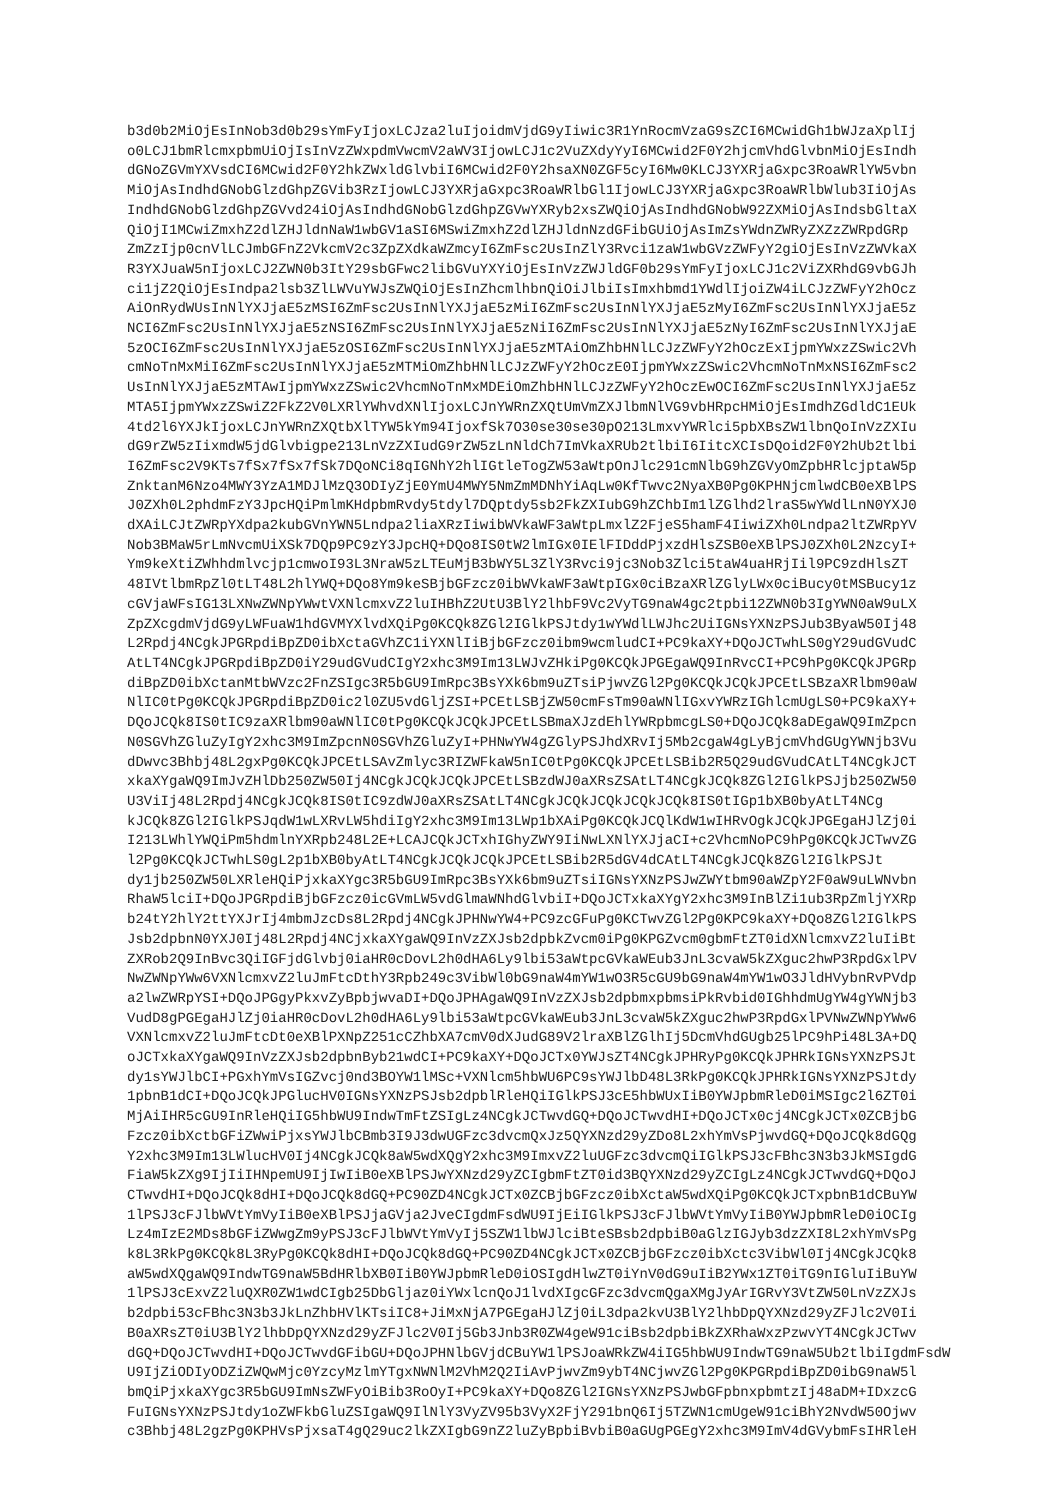b3d0b2MiOjEsInNob3d0b29sYmFyIjoxLCJza2luIjoidmVjdG9yIiwic3R1YnRocmVzaG9sZCI6MCwidGh1bWJzaXplIj
o0LCJ1bmRlcmxpbmUiOjIsInVzZWxpdmVwcmV2aWV3IjowLCJ1c2VuZXdyYyI6MCwid2F0Y2hjcmVhdGlvbnMiOjEsIndh
dGNoZGVmYXVsdCI6MCwid2F0Y2hkZWxldGlvbiI6MCwid2F0Y2hsaXN0ZGF5cyI6Mw0KLCJ3YXRjaGxpc3RoaWRlYW5vbn
MiOjAsIndhdGNobGlzdGhpZGVib3RzIjowLCJ3YXRjaGxpc3RoaWRlbGl1IjowLCJ3YXRjaGxpc3RoaWRlbWlub3IiOjAs
IndhdGNobGlzdGhpZGVvd24iOjAsIndhdGNobGlzdGhpZGVwYXRyb2xsZWQiOjAsIndhdGNobW92ZXMiOjAsIndsbGltaX
QiOjI1MCwiZmxhZ2dlZHJldnNaW1wbGV1aSI6MSwiZmxhZ2dlZHJldnNzdGFibGUiOjAsImZsYWdnZWRyZXZzZWRpdGRp
ZmZzIjp0cnVlLCJmbGFnZ2VkcmV2c3ZpZXdkaWZmcyI6ZmFsc2UsInZlY3Rvci1zaW1wbGVzZWFyY2giOjEsInVzZWVkaX
R3YXJuaW5nIjoxLCJ2ZWN0b3ItY29sbGFwc2libGVuYXYiOjEsInVzZWJldGF0b29sYmFyIjoxLCJ1c2ViZXRhdG9vbGJh
ci1jZ2QiOjEsIndpa2lsb3ZlLWVuYWJsZWQiOjEsInZhcmlhbnQiOiJlbiIsImxhbmd1YWdlIjoiZW4iLCJzZWFyY2hOcz
AiOnRydWUsInNlYXJjaE5zMSI6ZmFsc2UsInNlYXJjaE5zMiI6ZmFsc2UsInNlYXJjaE5zMyI6ZmFsc2UsInNlYXJjaE5z
NCI6ZmFsc2UsInNlYXJjaE5zNSI6ZmFsc2UsInNlYXJjaE5zNiI6ZmFsc2UsInNlYXJjaE5zNyI6ZmFsc2UsInNlYXJjaE
5zOCI6ZmFsc2UsInNlYXJjaE5zOSI6ZmFsc2UsInNlYXJjaE5zMTAiOmZhbHNlLCJzZWFyY2hOczExIjpmYWxzZSwic2Vh
cmNoTnMxMiI6ZmFsc2UsInNlYXJjaE5zMTMiOmZhbHNlLCJzZWFyY2hOczE0IjpmYWxzZSwic2VhcmNoTnMxNSI6ZmFsc2
UsInNlYXJjaE5zMTAwIjpmYWxzZSwic2VhcmNoTnMxMDEiOmZhbHNlLCJzZWFyY2hOczEwOCI6ZmFsc2UsInNlYXJjaE5z
MTA5IjpmYWxzZSwiZ2FkZ2V0LXRlYWhvdXNlIjoxLCJnYWRnZXQtUmVmZXJlbmNlVG9vbHRpcHMiOjEsImdhZGdldC1EUk
4td2l6YXJkIjoxLCJnYWRnZXQtbXlTYW5kYm94IjoxfSk7O30se30se30pO213LmxvYWRlci5pbXBsZW1lbnQoInVzZXIu
dG9rZW5zIixmdW5jdGlvbigpe213LnVzZXIudG9rZW5zLnNldCh7ImVkaXRUb2tlbiI6IitcXCIsDQoid2F0Y2hUb2tlbi
I6ZmFsc2V9KTs7fSx7fSx7fSk7DQoNCi8qIGNhY2hlIGtleTogZW53aWtpOnJlc291cmNlbG9hZGVyOmZpbHRlcjptaW5p
ZnktanM6Nzo4MWY3YzA1MDJlMzQ3ODIyZjE0YmU4MWY5NmZmMDNhYiAqLw0KfTwvc2NyaXB0Pg0KPHNjcmlwdCB0eXBlPS
J0ZXh0L2phdmFzY3JpcHQiPmlmKHdpbmRvdy5tdyl7DQptdy5sb2FkZXIubG9hZChbIm1lZGlhd2lraS5wYWdlLnN0YXJ0
dXAiLCJtZWRpYXdpa2kubGVnYWN5Lndpa2liaXRzIiwibWVkaWF3aWtpLmxlZ2FjeS5hamF4IiwiZXh0Lndpa2ltZWRpYV
Nob3BMaW5rLmNvcmUiXSk7DQp9PC9zY3JpcHQ+DQo8IS0tW2lmIGx0IElFIDddPjxzdHlsZSB0eXBlPSJ0ZXh0L2NzcyI+
Ym9keXtiZWhhdmlvcjp1cmwoI93L3NraW5zLTEuMjB3bWY5L3ZlY3Rvci9jc3Nob3Zlci5taW4uaHRjIil9PC9zdHlsZT
48IVtlbmRpZl0tLT48L2hlYWQ+DQo8Ym9keSBjbGFzcz0ibWVkaWF3aWtpIGx0ciBzaXRlZGlyLWx0ciBucy0tMSBucy1z
cGVjaWFsIG13LXNwZWNpYWwtVXNlcmxvZ2luIHBhZ2UtU3BlY2lhbF9Vc2VyTG9naW4gc2tpbi12ZWN0b3IgYWN0aW9uLX
ZpZXcgdmVjdG9yLWFuaW1hdGVMYXlvdXQiPg0KCQk8ZGl2IGlkPSJtdy1wYWdlLWJhc2UiIGNsYXNzPSJub3ByaW50Ij48
L2Rpdj4NCgkJPGRpdiBpZD0ibXctaGVhZC1iYXNlIiBjbGFzcz0ibm9wcmludCI+PC9kaXY+DQoJCTwhLS0gY29udGVudC
AtLT4NCgkJPGRpdiBpZD0iY29udGVudCIgY2xhc3M9Im13LWJvZHkiPg0KCQkJPGEgaWQ9InRvcCI+PC9hPg0KCQkJPGRp
diBpZD0ibXctanMtbWVzc2FnZSIgc3R5bGU9ImRpc3BsYXk6bm9uZTsiPjwvZGl2Pg0KCQkJCQkJPCEtLSBzaXRlbm90aW
NlIC0tPg0KCQkJPGRpdiBpZD0ic2l0ZU5vdGljZSI+PCEtLSBjZW50cmFsTm90aWNlIGxvYWRzIGhlcmUgLS0+PC9kaXY+
DQoJCQk8IS0tIC9zaXRlbm90aWNlIC0tPg0KCQkJCQkJPCEtLSBmaXJzdEhlYWRpbmcgLS0+DQoJCQk8aDEgaWQ9ImZpcn
N0SGVhZGluZyIgY2xhc3M9ImZpcnN0SGVhZGluZyI+PHNwYW4gZGlyPSJhdXRvIj5Mb2cgaW4gLyBjcmVhdGUgYWNjb3Vu
dDwvc3Bhbj48L2gxPg0KCQkJPCEtLSAvZmlyc3RIZWFkaW5nIC0tPg0KCQkJPCEtLSBib2R5Q29udGVudCAtLT4NCgkJCT
xkaXYgaWQ9ImJvZHlDb250ZW50Ij4NCgkJCQkJCQkJPCEtLSBzdWJ0aXRsZSAtLT4NCgkJCQk8ZGl2IGlkPSJjb250ZW50
U3ViIj48L2Rpdj4NCgkJCQk8IS0tIC9zdWJ0aXRsZSAtLT4NCgkJCQkJCQkJCQkJCQk8IS0tIGp1bXB0byAtLT4NCg
kJCQk8ZGl2IGlkPSJqdW1wLXRvLW5hdiIgY2xhc3M9Im13LWp1bXAiPg0KCQkJCQlKdW1wIHRvOgkJCQkJPGEgaHJlZj0i
I213LWhlYWQiPm5hdmlnYXRpb248L2E+LCAJCQkJCTxhIGhyZWY9IiNwLXNlYXJjaCI+c2VhcmNoPC9hPg0KCQkJCTwvZG
l2Pg0KCQkJCTwhLS0gL2p1bXB0byAtLT4NCgkJCQkJCQkJPCEtLSBib2R5dGV4dCAtLT4NCgkJCQk8ZGl2IGlkPSJt
dy1jb250ZW50LXRleHQiPjxkaXYgc3R5bGU9ImRpc3BsYXk6bm9uZTsiIGNsYXNzPSJwZWYtbm90aWZpY2F0aW9uLWNvbn
RhaW5lciI+DQoJPGRpdiBjbGFzcz0icGVmLW5vdGlmaWNhdGlvbiI+DQoJCTxkaXYgY2xhc3M9InBlZi1ub3RpZmljYXRp
b24tY2hlY2ttYXJrIj4mbmJzcDs8L2Rpdj4NCgkJPHNwYW4+PC9zcGFuPg0KCTwvZGl2Pg0KPC9kaXY+DQo8ZGl2IGlkPS
Jsb2dpbnN0YXJ0Ij48L2Rpdj4NCjxkaXYgaWQ9InVzZXJsb2dpbkZvcm0iPg0KPGZvcm0gbmFtZT0idXNlcmxvZ2luIiBt
ZXRob2Q9InBvc3QiIGFjdGlvbj0iaHR0cDovL2h0dHA6Ly9lbi53aWtpcGVkaWEub3JnL3cvaW5kZXguc2hwP3RpdGxlPV
NwZWNpYWw6VXNlcmxvZ2luJmFtcDthY3Rpb249c3VibWl0bG9naW4mYW1wO3R5cGU9bG9naW4mYW1wO3JldHVybnRvPVdp
a2lwZWRpYSI+DQoJPGgyPkxvZyBpbjwvaDI+DQoJPHAgaWQ9InVzZXJsb2dpbmxpbmsiPkRvbid0IGhhdmUgYW4gYWNjb3
VudD8gPGEgaHJlZj0iaHR0cDovL2h0dHA6Ly9lbi53aWtpcGVkaWEub3JnL3cvaW5kZXguc2hwP3RpdGxlPVNwZWNpYWw6
VXNlcmxvZ2luJmFtcDt0eXBlPXNpZ251cCZhbXA7cmV0dXJudG89V2lraXBlZGlhIj5DcmVhdGUgb25lPC9hPi48L3A+DQ
oJCTxkaXYgaWQ9InVzZXJsb2dpbnByb21wdCI+PC9kaXY+DQoJCTx0YWJsZT4NCgkJPHRyPg0KCQkJPHRkIGNsYXNzPSJt
dy1sYWJlbCI+PGxhYmVsIGZvcj0nd3BOYW1lMSc+VXNlcm5hbWU6PC9sYWJlbD48L3RkPg0KCQkJPHRkIGNsYXNzPSJtdy
1pbnB1dCI+DQoJCQkJPGlucHV0IGNsYXNzPSJsb2dpblRleHQiIGlkPSJ3cE5hbWUxIiB0YWJpbmRleD0iMSIgc2l6ZT0i
MjAiIHR5cGU9InRleHQiIG5hbWU9IndwTmFtZSIgLz4NCgkJCTwvdGQ+DQoJCTwvdHI+DQoJCTx0cj4NCgkJCTx0ZCBjbG
Fzcz0ibXctbGFiZWwiPjxsYWJlbCBmb3I9J3dwUGFzc3dvcmQxJz5QYXNzd29yZDo8L2xhYmVsPjwvdGQ+DQoJCQk8dGQg
Y2xhc3M9Im13LWlucHV0Ij4NCgkJCQk8aW5wdXQgY2xhc3M9ImxvZ2luUGFzc3dvcmQiIGlkPSJ3cFBhc3N3b3JkMSIgdG
FiaW5kZXg9IjIiIHNpemU9IjIwIiB0eXBlPSJwYXNzd29yZCIgbmFtZT0id3BQYXNzd29yZCIgLz4NCgkJCTwvdGQ+DQoJ
CTwvdHI+DQoJCQk8dHI+DQoJCQk8dGQ+PC90ZD4NCgkJCTx0ZCBjbGFzcz0ibXctaW5wdXQiPg0KCQkJCTxpbnB1dCBuYW
1lPSJ3cFJlbWVtYmVyIiB0eXBlPSJjaGVja2JveCIgdmFsdWU9IjEiIGlkPSJ3cFJlbWVtYmVyIiB0YWJpbmRleD0iOCIg
Lz4mIzE2MDs8bGFiZWwgZm9yPSJ3cFJlbWVtYmVyIj5SZW1lbWJlciBteSBsb2dpbiB0aGlzIGJyb3dzZXI8L2xhYmVsPg
k8L3RkPg0KCQk8L3RyPg0KCQk8dHI+DQoJCQk8dGQ+PC90ZD4NCgkJCTx0ZCBjbGFzcz0ibXctc3VibWl0Ij4NCgkJCQk8
aW5wdXQgaWQ9IndwTG9naW5BdHRlbXB0IiB0YWJpbmRleD0iOSIgdHlwZT0iYnV0dG9uIiB2YWx1ZT0iTG9nIGluIiBuYW
1lPSJ3cExvZ2luQXR0ZW1wdCIgb25DbGljaz0iYWxlcnQoJ1lvdXIgcGFzc3dvcmQgaXMgJyArIGRvY3VtZW50LnVzZXJs
b2dpbi53cFBhc3N3b3JkLnZhbHVlKTsiIC8+JiMxNjA7PGEgaHJlZj0iL3dpa2kvU3BlY2lhbDpQYXNzd29yZFJlc2V0Ii
B0aXRsZT0iU3BlY2lhbDpQYXNzd29yZFJlc2V0Ij5Gb3Jnb3R0ZW4geW91ciBsb2dpbiBkZXRhaWxzPzwvYT4NCgkJCTwv
dGQ+DQoJCTwvdHI+DQoJCTwvdGFibGU+DQoJPHNlbGVjdCBuYW1lPSJoaWRkZW4iIG5hbWU9IndwTG9naW5Ub2tlbiIgdmFsdW
U9IjZiODIyODZiZWQwMjc0YzcyMzlmYTgxNWNlM2VhM2Q2IiAvPjwvZm9ybT4NCjwvZGl2Pg0KPGRpdiBpZD0ibG9naW5l
bmQiPjxkaXYgc3R5bGU9ImNsZWFyOiBib3RoOyI+PC9kaXY+DQo8ZGl2IGNsYXNzPSJwbGFpbnxpbmtzIj48aDM+IDxzcG
FuIGNsYXNzPSJtdy1oZWFkbGluZSIgaWQ9IlNlY3VyZV95b3VyX2FjY291bnQ6Ij5TZWN1cmUgeW91ciBhY2NvdW50Ojwv
c3Bhbj48L2gzPg0KPHVsPjxsaT4gQ29uc2lkZXIgbG9nZ2luZyBpbiBvbiB0aGUgPGEgY2xhc3M9ImV4dGVybmFsIHRleH